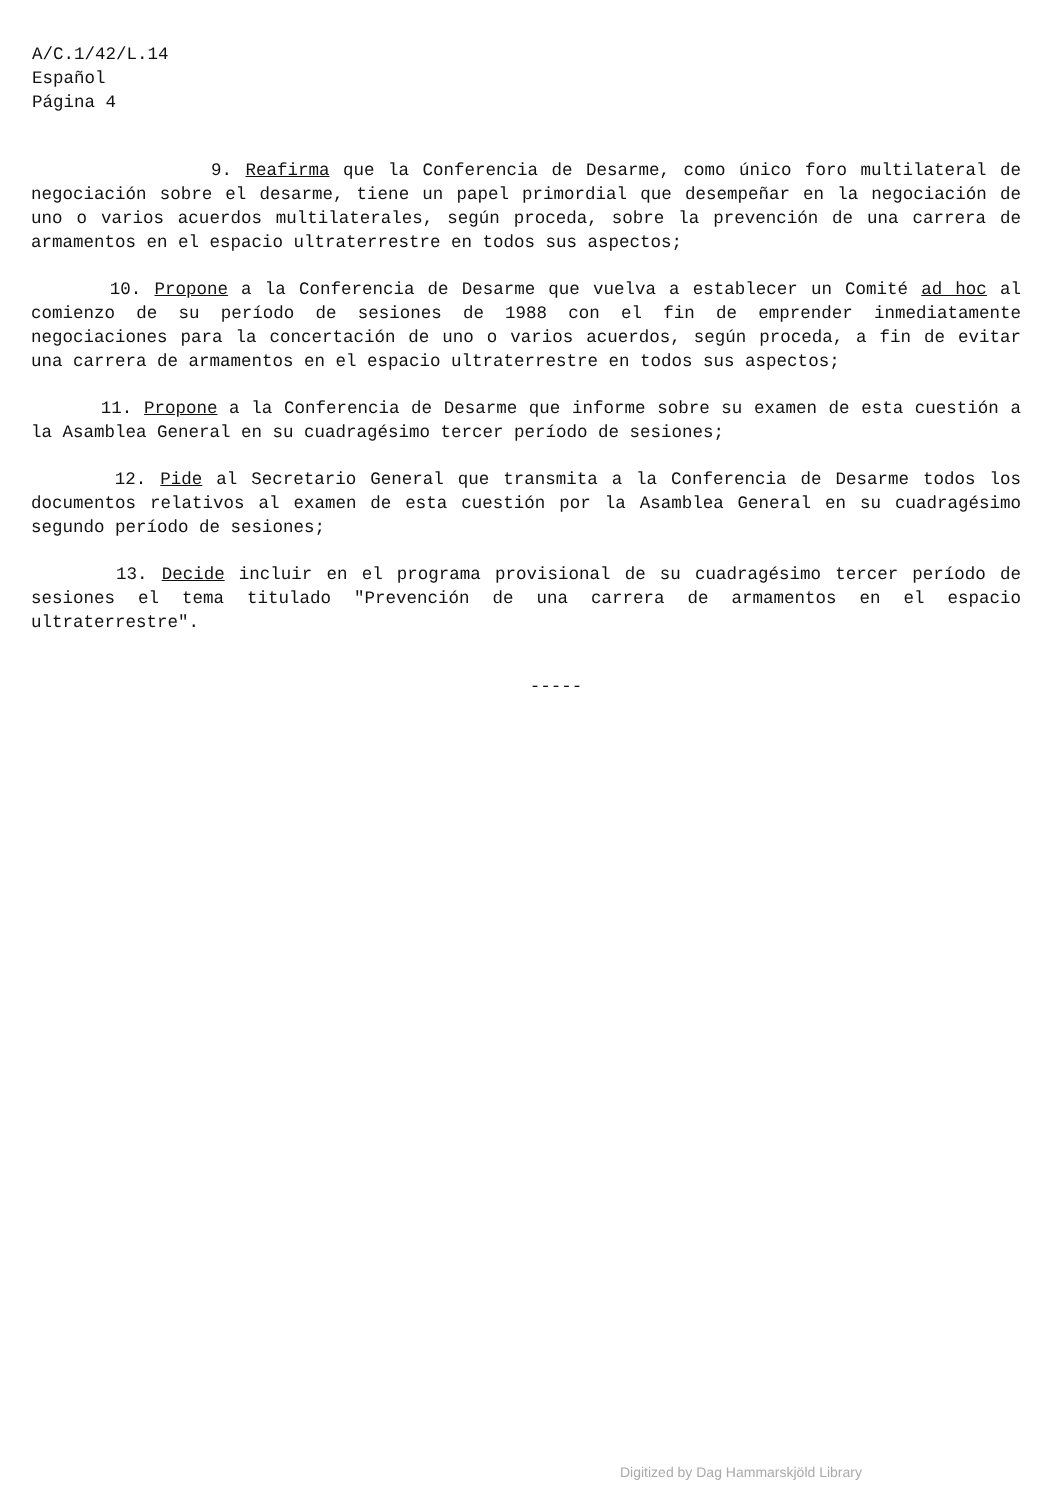A/C.1/42/L.14
Español
Página 4
9. Reafirma que la Conferencia de Desarme, como único foro multilateral de negociación sobre el desarme, tiene un papel primordial que desempeñar en la negociación de uno o varios acuerdos multilaterales, según proceda, sobre la prevención de una carrera de armamentos en el espacio ultraterrestre en todos sus aspectos;
10. Propone a la Conferencia de Desarme que vuelva a establecer un Comité ad hoc al comienzo de su período de sesiones de 1988 con el fin de emprender inmediatamente negociaciones para la concertación de uno o varios acuerdos, según proceda, a fin de evitar una carrera de armamentos en el espacio ultraterrestre en todos sus aspectos;
11. Propone a la Conferencia de Desarme que informe sobre su examen de esta cuestión a la Asamblea General en su cuadragésimo tercer período de sesiones;
12. Pide al Secretario General que transmita a la Conferencia de Desarme todos los documentos relativos al examen de esta cuestión por la Asamblea General en su cuadragésimo segundo período de sesiones;
13. Decide incluir en el programa provisional de su cuadragésimo tercer período de sesiones el tema titulado "Prevención de una carrera de armamentos en el espacio ultraterrestre".
-----
Digitized by Dag Hammarskjöld Library